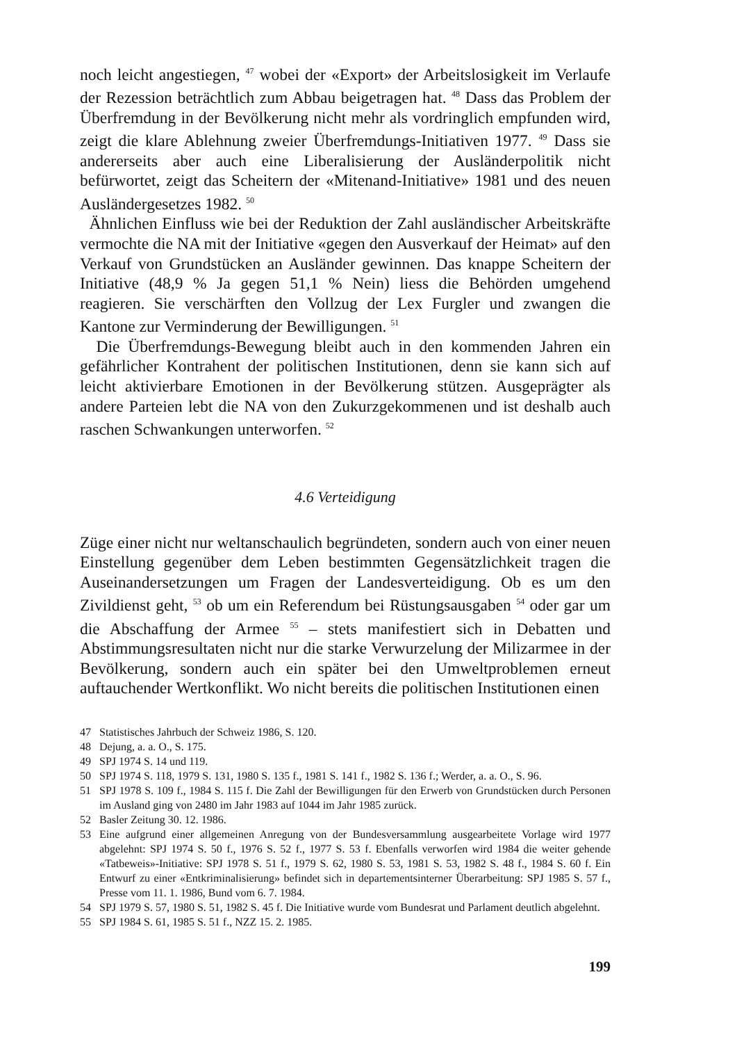noch leicht angestiegen, <sup>47</sup> wobei der «Export» der Arbeitslosigkeit im Verlaufe der Rezession beträchtlich zum Abbau beigetragen hat. <sup>48</sup> Dass das Problem der Überfremdung in der Bevölkerung nicht mehr als vordringlich empfunden wird, zeigt die klare Ablehnung zweier Überfremdungs-Initiativen 1977. <sup>49</sup> Dass sie andererseits aber auch eine Liberalisierung der Ausländerpolitik nicht befürwortet, zeigt das Scheitern der «Mitenand-Initiative» 1981 und des neuen Ausländergesetzes 1982. <sup>50</sup>
Ähnlichen Einfluss wie bei der Reduktion der Zahl ausländischer Arbeitskräfte vermochte die NA mit der Initiative «gegen den Ausverkauf der Heimat» auf den Verkauf von Grundstücken an Ausländer gewinnen. Das knappe Scheitern der Initiative (48,9 % Ja gegen 51,1 % Nein) liess die Behörden umgehend reagieren. Sie verschärften den Vollzug der Lex Furgler und zwangen die Kantone zur Verminderung der Bewilligungen. <sup>51</sup>
Die Überfremdungs-Bewegung bleibt auch in den kommenden Jahren ein gefährlicher Kontrahent der politischen Institutionen, denn sie kann sich auf leicht aktivierbare Emotionen in der Bevölkerung stützen. Ausgeprägter als andere Parteien lebt die NA von den Zukurzgekommenen und ist deshalb auch raschen Schwankungen unterworfen. <sup>52</sup>
4.6 Verteidigung
Züge einer nicht nur weltanschaulich begründeten, sondern auch von einer neuen Einstellung gegenüber dem Leben bestimmten Gegensätzlichkeit tragen die Auseinandersetzungen um Fragen der Landesverteidigung. Ob es um den Zivildienst geht, <sup>53</sup> ob um ein Referendum bei Rüstungsausgaben <sup>54</sup> oder gar um die Abschaffung der Armee <sup>55</sup> – stets manifestiert sich in Debatten und Abstimmungsresultaten nicht nur die starke Verwurzelung der Milizarmee in der Bevölkerung, sondern auch ein später bei den Umweltproblemen erneut auftauchender Wertkonflikt. Wo nicht bereits die politischen Institutionen einen
47 Statistisches Jahrbuch der Schweiz 1986, S. 120.
48 Dejung, a. a. O., S. 175.
49 SPJ 1974 S. 14 und 119.
50 SPJ 1974 S. 118, 1979 S. 131, 1980 S. 135 f., 1981 S. 141 f., 1982 S. 136 f.; Werder, a. a. O., S. 96.
51 SPJ 1978 S. 109 f., 1984 S. 115 f. Die Zahl der Bewilligungen für den Erwerb von Grundstücken durch Personen im Ausland ging von 2480 im Jahr 1983 auf 1044 im Jahr 1985 zurück.
52 Basler Zeitung 30. 12. 1986.
53 Eine aufgrund einer allgemeinen Anregung von der Bundesversammlung ausgearbeitete Vorlage wird 1977 abgelehnt: SPJ 1974 S. 50 f., 1976 S. 52 f., 1977 S. 53 f. Ebenfalls verworfen wird 1984 die weiter gehende «Tatbeweis»-Initiative: SPJ 1978 S. 51 f., 1979 S. 62, 1980 S. 53, 1981 S. 53, 1982 S. 48 f., 1984 S. 60 f. Ein Entwurf zu einer «Entkriminalisierung» befindet sich in departementsinterner Überarbeitung: SPJ 1985 S. 57 f., Presse vom 11. 1. 1986, Bund vom 6. 7. 1984.
54 SPJ 1979 S. 57, 1980 S. 51, 1982 S. 45 f. Die Initiative wurde vom Bundesrat und Parlament deutlich abgelehnt.
55 SPJ 1984 S. 61, 1985 S. 51 f., NZZ 15. 2. 1985.
199